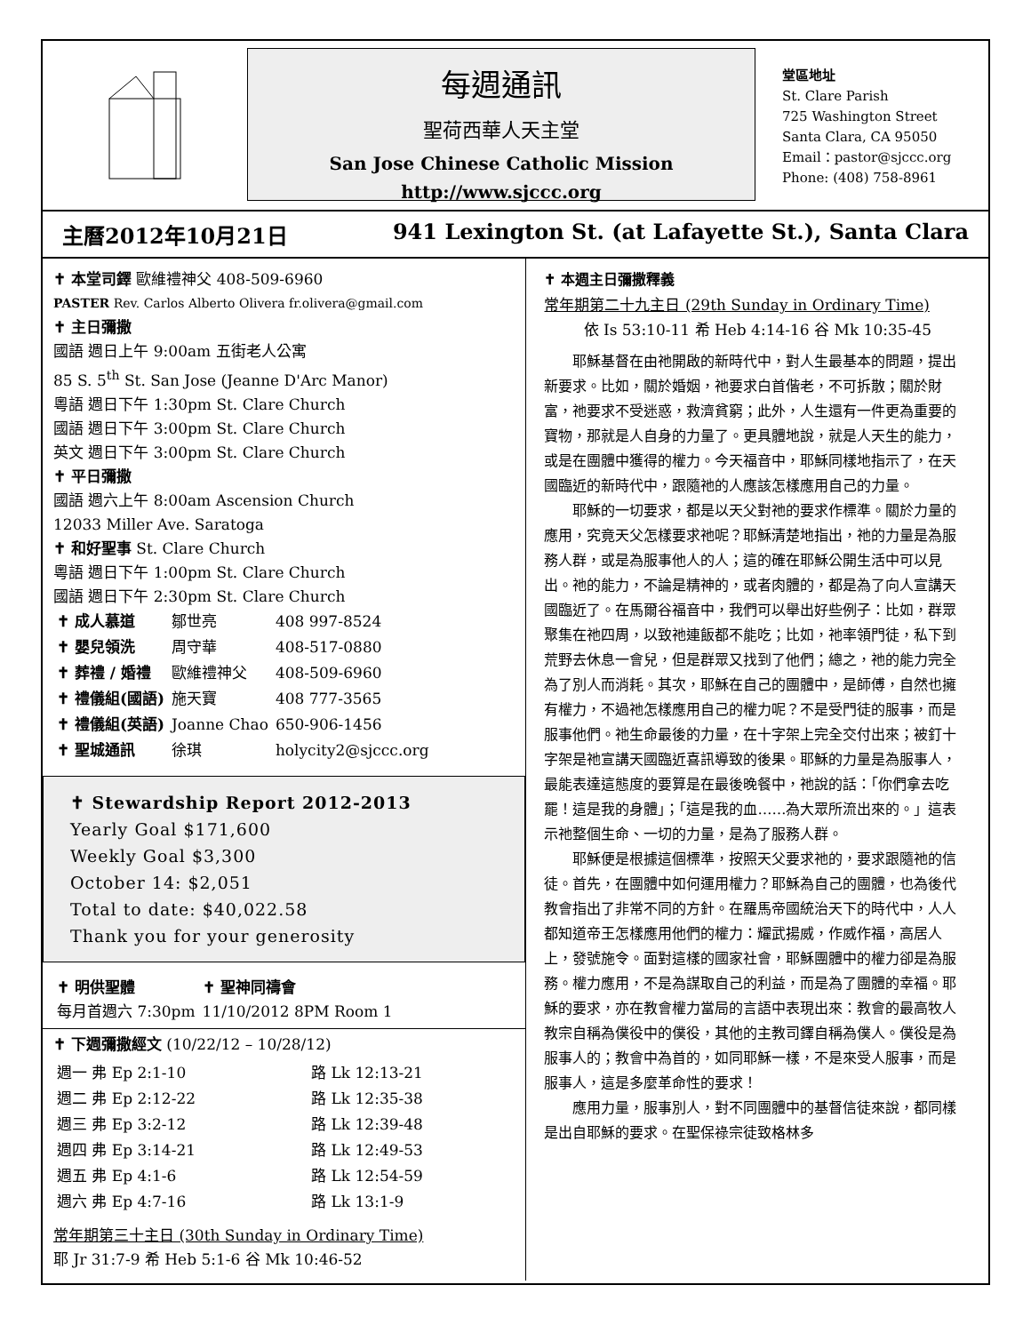每週通訊
聖荷西華人天主堂
San Jose Chinese Catholic Mission
http://www.sjccc.org
堂區地址
St. Clare Parish
725 Washington Street
Santa Clara, CA 95050
Email：pastor@sjccc.org
Phone: (408) 758-8961
主曆2012年10月21日 941 Lexington St. (at Lafayette St.), Santa Clara
✝ 本堂司鐸 歐維禮神父 408-509-6960
PASTER Rev. Carlos Alberto Olivera fr.olivera@gmail.com
✝ 主日彌撒
國語 週日上午 9:00am 五街老人公寓
85 S. 5<sup>th</sup> St. San Jose (Jeanne D'Arc Manor)
粵語 週日下午 1:30pm St. Clare Church
國語 週日下午 3:00pm St. Clare Church
英文 週日下午 3:00pm St. Clare Church
✝ 平日彌撒
國語 週六上午 8:00am Ascension Church
12033 Miller Ave. Saratoga
✝ 和好聖事 St. Clare Church
粵語 週日下午 1:00pm St. Clare Church
國語 週日下午 2:30pm St. Clare Church
| ✝ 成人慕道 | 鄒世亮 | 408 997-8524 |
| ✝ 嬰兒領洗 | 周守華 | 408-517-0880 |
| ✝ 葬禮 / 婚禮 | 歐維禮神父 | 408-509-6960 |
| ✝ 禮儀組(國語) | 施天寶 | 408 777-3565 |
| ✝ 禮儀組(英語) | Joanne Chao | 650-906-1456 |
| ✝ 聖城通訊 | 徐琪 | holycity2@sjccc.org |
✝ Stewardship Report 2012-2013
Yearly Goal $171,600
Weekly Goal $3,300
October 14: $2,051
Total to date: $40,022.58
Thank you for your generosity
| ✝ 明供聖體 每月首週六 7:30pm | ✝ 聖神同禱會 11/10/2012 8PM Room 1 |
✝ 下週彌撒經文 (10/22/12 – 10/28/12)
| 週一 弗 Ep 2:1-10 | 路 Lk 12:13-21 |
| 週二 弗 Ep 2:12-22 | 路 Lk 12:35-38 |
| 週三 弗 Ep 3:2-12 | 路 Lk 12:39-48 |
| 週四 弗 Ep 3:14-21 | 路 Lk 12:49-53 |
| 週五 弗 Ep 4:1-6 | 路 Lk 12:54-59 |
| 週六 弗 Ep 4:7-16 | 路 Lk 13:1-9 |
常年期第三十主日 (30th Sunday in Ordinary Time)
耶 Jr 31:7-9 希 Heb 5:1-6 谷 Mk 10:46-52
✝ 本週主日彌撒釋義
常年期第二十九主日 (29th Sunday in Ordinary Time)
依 Is 53:10-11 希 Heb 4:14-16 谷 Mk 10:35-45
耶穌基督在由祂開啟的新時代中，對人生最基本的問題，提出新要求。比如，關於婚姻，祂要求白首偕老，不可拆散；關於財富，祂要求不受迷惑，救濟貧窮；此外，人生還有一件更為重要的寶物，那就是人自身的力量了。更具體地說，就是人天生的能力，或是在團體中獲得的權力。今天福音中，耶穌同樣地指示了，在天國臨近的新時代中，跟隨祂的人應該怎樣應用自己的力量。
耶穌的一切要求，都是以天父對祂的要求作標準。關於力量的應用，究竟天父怎樣要求祂呢？耶穌清楚地指出，祂的力量是為服務人群，或是為服事他人的人；這的確在耶穌公開生活中可以見出。祂的能力，不論是精神的，或者肉體的，都是為了向人宣講天國臨近了。在馬爾谷福音中，我們可以舉出好些例子：比如，群眾聚集在祂四周，以致祂連飯都不能吃；比如，祂率領門徒，私下到荒野去休息一會兒，但是群眾又找到了他們；總之，祂的能力完全為了別人而消耗。其次，耶穌在自己的團體中，是師傅，自然也擁有權力，不過祂怎樣應用自己的權力呢？不是受門徒的服事，而是服事他們。祂生命最後的力量，在十字架上完全交付出來；被釘十字架是祂宣講天國臨近喜訊導致的後果。耶穌的力量是為服事人，最能表達這態度的要算是在最後晚餐中，祂說的話：「你們拿去吃罷！這是我的身體」；「這是我的血……為大眾所流出來的。」這表示祂整個生命、一切的力量，是為了服務人群。
耶穌便是根據這個標準，按照天父要求祂的，要求跟隨祂的信徒。首先，在團體中如何運用權力？耶穌為自己的團體，也為後代教會指出了非常不同的方針。在羅馬帝國統治天下的時代中，人人都知道帝王怎樣應用他們的權力：耀武揚威，作威作福，高居人上，發號施令。面對這樣的國家社會，耶穌團體中的權力卻是為服務。權力應用，不是為謀取自己的利益，而是為了團體的幸福。耶穌的要求，亦在教會權力當局的言語中表現出來：教會的最高牧人教宗自稱為僕役中的僕役，其他的主教司鐸自稱為僕人。僕役是為服事人的；教會中為首的，如同耶穌一樣，不是來受人服事，而是服事人，這是多麼革命性的要求！
應用力量，服事別人，對不同團體中的基督信徒來說，都同樣是出自耶穌的要求。在聖保祿宗徒致格林多